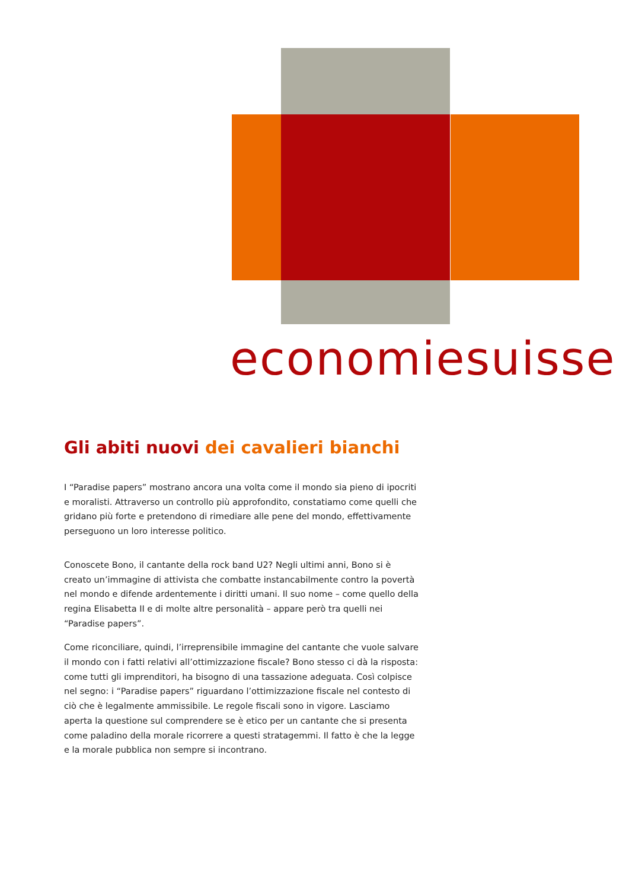economiesuisse
Gli abiti nuovi dei cavalieri bianchi
I “Paradise papers” mostrano ancora una volta come il mondo sia pieno di ipocriti e moralisti. Attraverso un controllo più approfondito, constatiamo come quelli che gridano più forte e pretendono di rimediare alle pene del mondo, effettivamente perseguono un loro interesse politico.
Conoscete Bono, il cantante della rock band U2? Negli ultimi anni, Bono si è creato un’immagine di attivista che combatte instancabilmente contro la povertà nel mondo e difende ardentemente i diritti umani. Il suo nome – come quello della regina Elisabetta II e di molte altre personalità – appare però tra quelli nei “Paradise papers”.
Come riconciliare, quindi, l’irreprensibile immagine del cantante che vuole salvare il mondo con i fatti relativi all’ottimizzazione fiscale? Bono stesso ci dà la risposta: come tutti gli imprenditori, ha bisogno di una tassazione adeguata. Così colpisce nel segno: i “Paradise papers” riguardano l’ottimizzazione fiscale nel contesto di ciò che è legalmente ammissibile. Le regole fiscali sono in vigore. Lasciamo aperta la questione sul comprendere se è etico per un cantante che si presenta come paladino della morale ricorrere a questi stratagemmi. Il fatto è che la legge e la morale pubblica non sempre si incontrano.